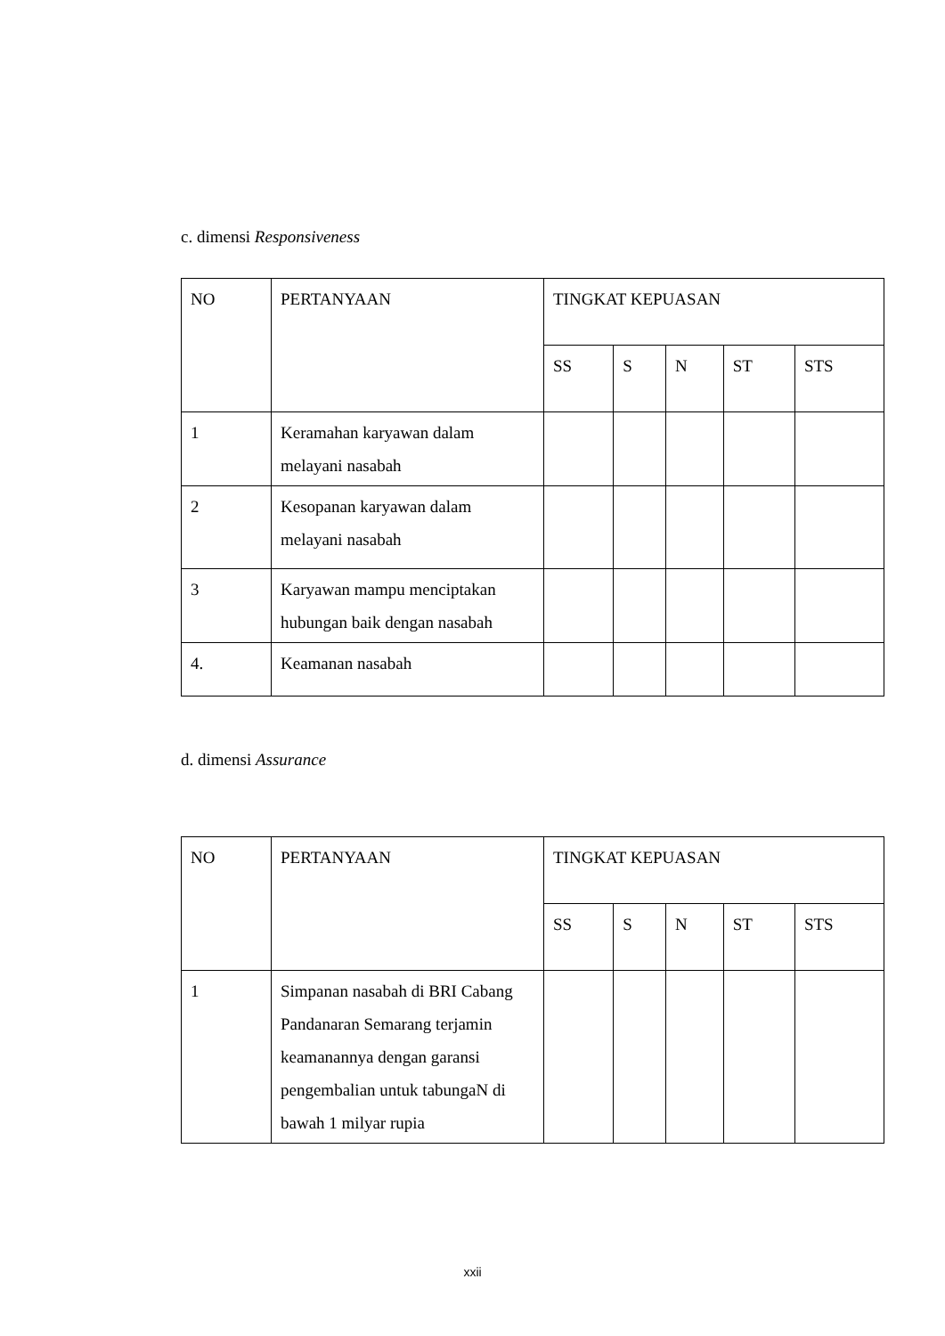c. dimensi Responsiveness
| NO | PERTANYAAN | TINGKAT KEPUASAN | | | | |
| | | SS | S | N | ST | STS |
| 1 | Keramahan karyawan dalam melayani nasabah | | | | | |
| 2 | Kesopanan karyawan dalam melayani nasabah | | | | | |
| 3 | Karyawan mampu menciptakan hubungan baik dengan nasabah | | | | | |
| 4. | Keamanan nasabah | | | | | |
d. dimensi Assurance
| NO | PERTANYAAN | TINGKAT KEPUASAN | | | | |
| | | SS | S | N | ST | STS |
| 1 | Simpanan nasabah di BRI Cabang Pandanaran Semarang terjamin keamanannya dengan garansi pengembalian untuk tabungaN di bawah 1 milyar rupia | | | | | |
xxii